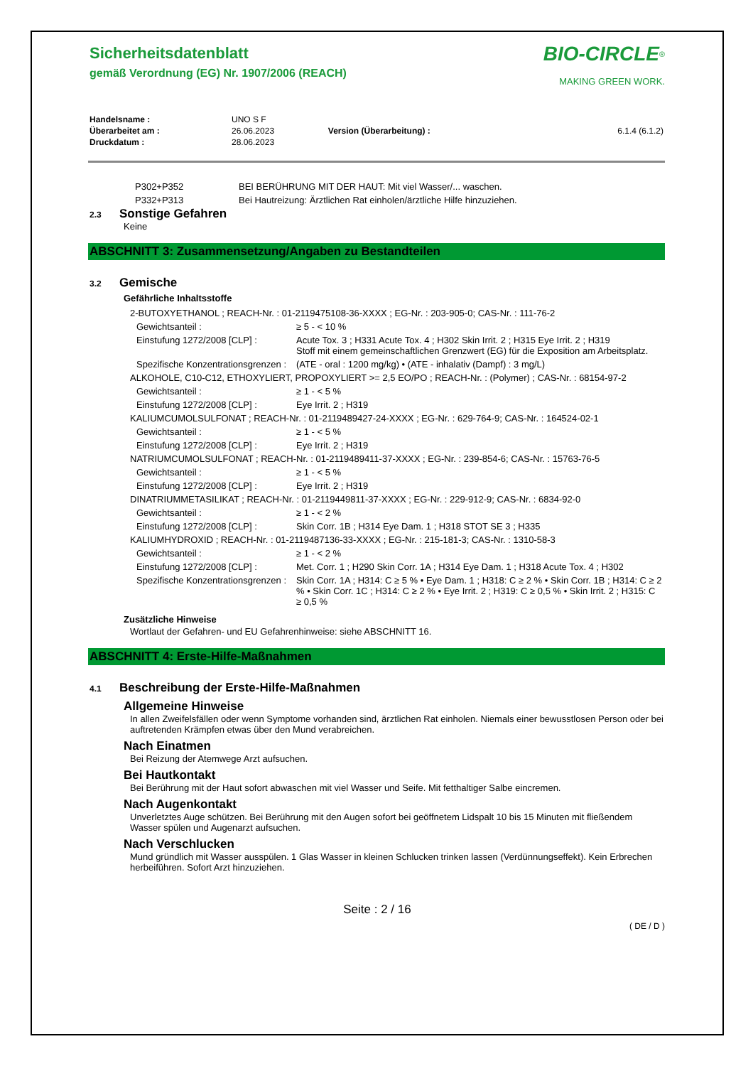BIO-CIRCLE<sup>®</sup>
MAKING GREEN WORK.
Sicherheitsdatenblatt
gemäß Verordnung (EG) Nr. 1907/2006 (REACH)
| Handelsname : | UNO S F | | |
| Überarbeitet am : | 26.06.2023 | Version (Überarbeitung) : | 6.1.4 (6.1.2) |
| Druckdatum : | 28.06.2023 | | |
| P302+P352 | BEI BERÜHRUNG MIT DER HAUT: Mit viel Wasser/... waschen. |
| P332+P313 | Bei Hautreizung: Ärztlichen Rat einholen/ärztliche Hilfe hinzuziehen. |
2.3 Sonstige Gefahren
Keine
ABSCHNITT 3: Zusammensetzung/Angaben zu Bestandteilen
3.2 Gemische
Gefährliche Inhaltsstoffe
| 2-BUTOXYETHANOL ; REACH-Nr. : 01-2119475108-36-XXXX ; EG-Nr. : 203-905-0; CAS-Nr. : 111-76-2 | |
| Gewichtsanteil : | ≥ 5 - < 10 % |
| Einstufung 1272/2008 [CLP] : | Acute Tox. 3 ; H331 Acute Tox. 4 ; H302 Skin Irrit. 2 ; H315 Eye Irrit. 2 ; H319 Stoff mit einem gemeinschaftlichen Grenzwert (EG) für die Exposition am Arbeitsplatz. |
| Spezifische Konzentrationsgrenzen : | (ATE - oral : 1200 mg/kg) • (ATE - inhalativ (Dampf) : 3 mg/L) |
| ALKOHOLE, C10-C12, ETHOXYLIERT, PROPOXYLIERT >= 2,5 EO/PO ; REACH-Nr. : (Polymer) ; CAS-Nr. : 68154-97-2 | |
| Gewichtsanteil : | ≥ 1 - < 5 % |
| Einstufung 1272/2008 [CLP] : | Eye Irrit. 2 ; H319 |
| KALIUMCUMOLSULFONAT ; REACH-Nr. : 01-2119489427-24-XXXX ; EG-Nr. : 629-764-9; CAS-Nr. : 164524-02-1 | |
| Gewichtsanteil : | ≥ 1 - < 5 % |
| Einstufung 1272/2008 [CLP] : | Eye Irrit. 2 ; H319 |
| NATRIUMCUMOLSULFONAT ; REACH-Nr. : 01-2119489411-37-XXXX ; EG-Nr. : 239-854-6; CAS-Nr. : 15763-76-5 | |
| Gewichtsanteil : | ≥ 1 - < 5 % |
| Einstufung 1272/2008 [CLP] : | Eye Irrit. 2 ; H319 |
| DINATRIUMMETASILIKAT ; REACH-Nr. : 01-2119449811-37-XXXX ; EG-Nr. : 229-912-9; CAS-Nr. : 6834-92-0 | |
| Gewichtsanteil : | ≥ 1 - < 2 % |
| Einstufung 1272/2008 [CLP] : | Skin Corr. 1B ; H314 Eye Dam. 1 ; H318 STOT SE 3 ; H335 |
| KALIUMHYDROXID ; REACH-Nr. : 01-2119487136-33-XXXX ; EG-Nr. : 215-181-3; CAS-Nr. : 1310-58-3 | |
| Gewichtsanteil : | ≥ 1 - < 2 % |
| Einstufung 1272/2008 [CLP] : | Met. Corr. 1 ; H290 Skin Corr. 1A ; H314 Eye Dam. 1 ; H318 Acute Tox. 4 ; H302 |
| Spezifische Konzentrationsgrenzen : | Skin Corr. 1A ; H314: C ≥ 5 % • Eye Dam. 1 ; H318: C ≥ 2 % • Skin Corr. 1B ; H314: C ≥ 2 % • Skin Corr. 1C ; H314: C ≥ 2 % • Eye Irrit. 2 ; H319: C ≥ 0,5 % • Skin Irrit. 2 ; H315: C ≥ 0,5 % |
Zusätzliche Hinweise
Wortlaut der Gefahren- und EU Gefahrenhinweise: siehe ABSCHNITT 16.
ABSCHNITT 4: Erste-Hilfe-Maßnahmen
4.1 Beschreibung der Erste-Hilfe-Maßnahmen
Allgemeine Hinweise
In allen Zweifelsfällen oder wenn Symptome vorhanden sind, ärztlichen Rat einholen. Niemals einer bewusstlosen Person oder bei auftretenden Krämpfen etwas über den Mund verabreichen.
Nach Einatmen
Bei Reizung der Atemwege Arzt aufsuchen.
Bei Hautkontakt
Bei Berührung mit der Haut sofort abwaschen mit viel Wasser und Seife. Mit fetthaltiger Salbe eincremen.
Nach Augenkontakt
Unverletztes Auge schützen. Bei Berührung mit den Augen sofort bei geöffnetem Lidspalt 10 bis 15 Minuten mit fließendem Wasser spülen und Augenarzt aufsuchen.
Nach Verschlucken
Mund gründlich mit Wasser ausspülen. 1 Glas Wasser in kleinen Schlucken trinken lassen (Verdünnungseffekt). Kein Erbrechen herbeiführen. Sofort Arzt hinzuziehen.
Seite : 2 / 16
( DE / D )